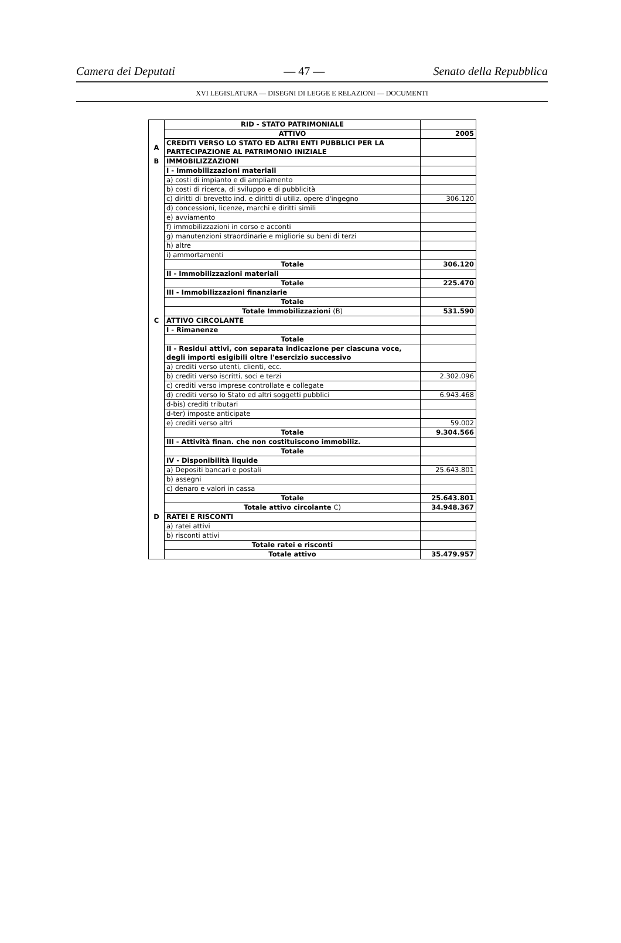Camera dei Deputati — 47 — Senato della Repubblica
XVI LEGISLATURA — DISEGNI DI LEGGE E RELAZIONI — DOCUMENTI
| | RID - STATO PATRIMONIALE | |
| | ATTIVO | 2005 |
| A | CREDITI VERSO LO STATO ED ALTRI ENTI PUBBLICI PER LA PARTECIPAZIONE AL PATRIMONIO INIZIALE | |
| B | IMMOBILIZZAZIONI | |
| | I - Immobilizzazioni materiali | |
| | a) costi di impianto e di ampliamento | |
| | b) costi di ricerca, di sviluppo e di pubblicità | |
| | c) diritti di brevetto ind. e diritti di utiliz. opere d'ingegno | 306.120 |
| | d) concessioni, licenze, marchi e diritti simili | |
| | e) avviamento | |
| | f) immobilizzazioni in corso e acconti | |
| | g) manutenzioni straordinarie e migliorie su beni di terzi | |
| | h) altre | |
| | i) ammortamenti | |
| | Totale | 306.120 |
| | II - Immobilizzazioni materiali | |
| | Totale | 225.470 |
| | III - Immobilizzazioni finanziarie | |
| | Totale | |
| | Totale Immobilizzazioni (B) | 531.590 |
| C | ATTIVO CIRCOLANTE | |
| | I - Rimanenze | |
| | Totale | |
| | II - Residui attivi, con separata indicazione per ciascuna voce, degli importi esigibili oltre l'esercizio successivo | |
| | a) crediti verso utenti, clienti, ecc. | |
| | b) crediti verso iscritti, soci e terzi | 2.302.096 |
| | c) crediti verso imprese controllate e collegate | |
| | d) crediti verso lo Stato ed altri soggetti pubblici | 6.943.468 |
| | d-bis) crediti tributari | |
| | d-ter) imposte anticipate | |
| | e) crediti verso altri | 59.002 |
| | Totale | 9.304.566 |
| | III - Attività finan. che non costituiscono immobiliz. | |
| | Totale | |
| | IV - Disponibilità liquide | |
| | a) Depositi bancari e postali | 25.643.801 |
| | b) assegni | |
| | c) denaro e valori in cassa | |
| | Totale | 25.643.801 |
| | Totale attivo circolante C) | 34.948.367 |
| D | RATEI E RISCONTI | |
| | a) ratei attivi | |
| | b) risconti attivi | |
| | Totale ratei e risconti | |
| | Totale attivo | 35.479.957 |